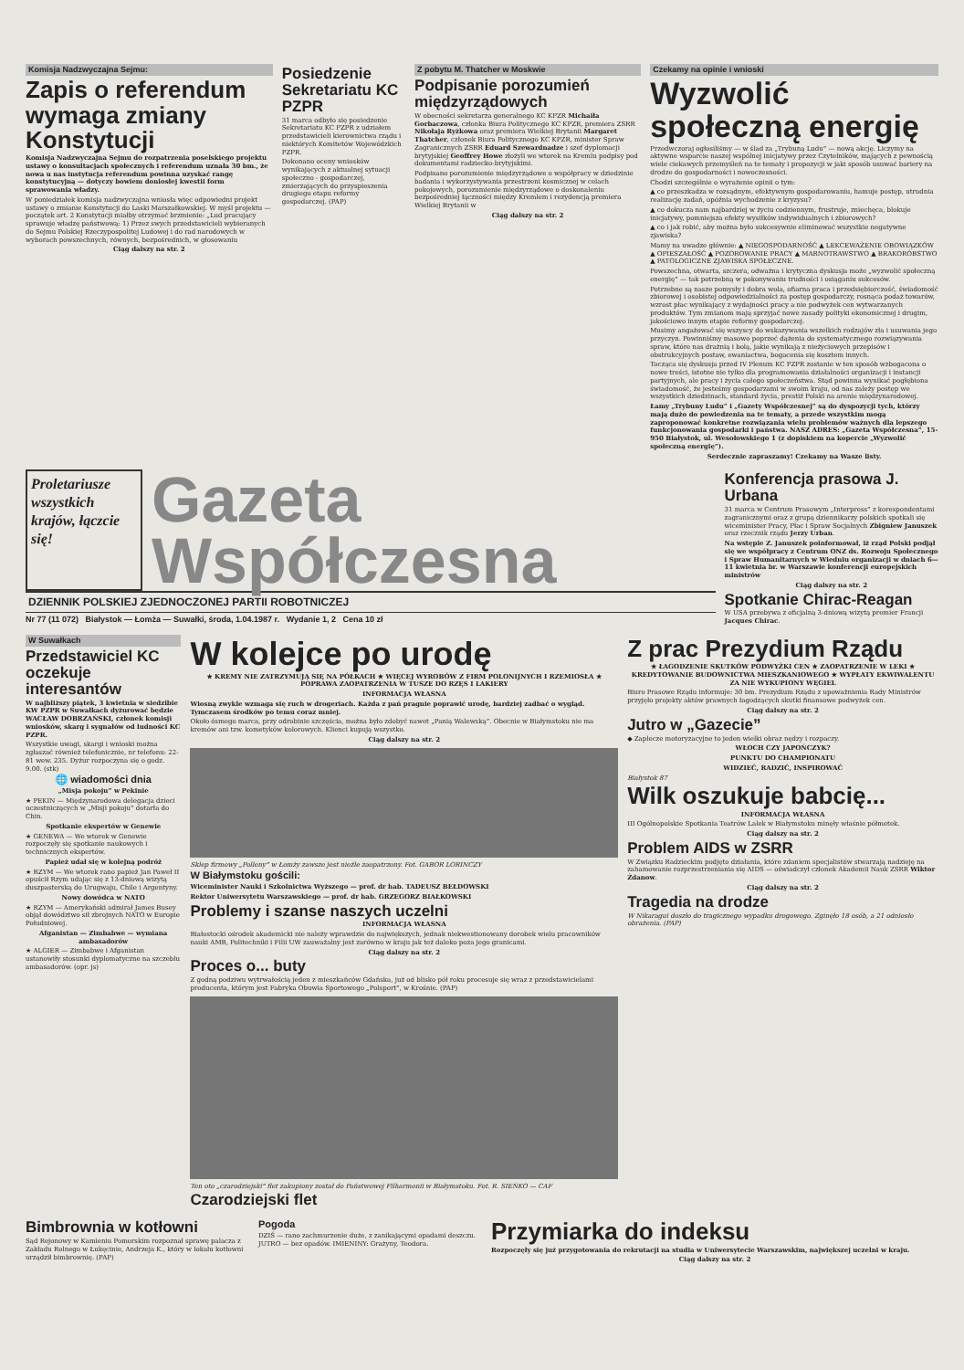Komisja Nadzwyczajna Sejmu:
Zapis o referendum wymaga zmiany Konstytucji
Komisja Nadzwyczajna Sejmu do rozpatrzenia poselskiego projektu ustawy o konsultacjach społecznych i referendum uznała 30 bm., że nowa u nas instytucja referendum powinna uzyskać rangę konstytucyjną — dotyczy bowiem doniosłej kwestii form sprawowania władzy.
W poniedziałek komisja nadzwyczajna wniosła więc odpowiedni projekt ustawy o zmianie Konstytucji do Laski Marszałkowskiej. W myśl projektu — początek art. 2 Konstytucji miałby otrzymać brzmienie: „Lud pracujący sprawuje władzę państwową: 1) Przez swych przedstawicieli wybieranych do Sejmu Polskiej Rzeczypospolitej Ludowej i do rad narodowych w wyborach powszechnych, równych, bezpośrednich, w głosowaniu
Ciąg dalszy na str. 2
Posiedzenie Sekretariatu KC PZPR
31 marca odbyło się posiedzenie Sekretariatu KC PZPR z udziałem przedstawicieli kierownictwa rządu i niektórych Komitetów Wojewódzkich PZPR.
Dokonano oceny wniosków wynikających z aktualnej sytuacji społeczno - gospodarczej, zmierzających do przyspieszenia drugiego etapu reformy gospodarczej. (PAP)
Z pobytu M. Thatcher w Moskwie
Podpisanie porozumień międzyrządowych
W obecności sekretarza generalnego KC KPZR Michaiła Gorbaczowa, członka Biura Politycznego KC KPZR, premiera ZSRR Nikołaja Ryżkowa oraz premiera Wielkiej Brytanii Margaret Thatcher, członek Biura Politycznego KC KPZR, minister Spraw Zagranicznych ZSRR Eduard Szewardnadze i szef dyplomacji brytyjskiej Geoffrey Howe złożyli we wtorek na Kremlu podpisy pod dokumentami radziecko-brytyjskimi.
Podpisano porozumienie międzyrządowe o współpracy w dziedzinie badania i wykorzystywania przestrzeni kosmicznej w celach pokojowych, porozumienie międzyrządowe o doskonaleniu bezpośredniej łączności między Kremlem i rezydencją premiera Wielkiej Brytanii w
Ciąg dalszy na str. 2
Czekamy na opinie i wnioski
Wyzwolić społeczną energię
Przedwczoraj ogłosiliśmy — w ślad za „Trybuną Ludu” — nową akcję. Liczymy na aktywne wsparcie naszej wspólnej inicjatywy przez Czytelników, mających z pewnością wiele ciekawych przemyśleń na te tematy i propozycji w jaki sposób usuwać bariery na drodze do gospodarności i nowoczesności.
Chodzi szczególnie o wyrażenie opinii o tym:
▲ co przeszkadza w rozsądnym, efektywnym gospodarowaniu, hamuje postęp, utrudnia realizację zadań, opóźnia wychodzenie z kryzysu?
▲ co dokucza nam najbardziej w życiu codziennym, frustruje, zniechęca, blokuje inicjatywy, pomniejsza efekty wysiłków indywidualnych i zbiorowych?
▲ co i jak robić, aby można było sukcesywnie eliminować wszystkie negatywne zjawiska?
Mamy na uwadze głównie: ▲ NIEGOSPODARNOŚĆ ▲ LEKCEWAŻENIE OBOWIĄZKÓW ▲ OPIESZAŁOŚĆ ▲ POZOROWANIE PRACY ▲ MARNOTRAWSTWO ▲ BRAKORÓBSTWO ▲ PATOLOGICZNE ZJAWISKA SPOŁECZNE.
Powszechna, otwarta, szczera, odważna i krytyczna dyskusja może „wyzwolić społeczną energię” — tak potrzebną w pokonywaniu trudności i osiąganiu sukcesów.
Potrzebne są nasze pomysły i dobra wola, ofiarna praca i przedsiębiorczość, świadomość zbiorowej i osobistej odpowiedzialności za postęp gospodarczy, rosnąca podaż towarów, wzrost płac wynikający z wydajności pracy a nie podwyżek cen wytwarzanych produktów. Tym zmianom mają sprzyjać nowe zasady polityki ekonomicznej i drugim, jakościowo innym etapie reformy gospodarczej.
Musimy angażować się wszyscy do wskazywania wszelkich rodzajów zła i usuwania jego przyczyn. Powinniśmy masowo poprzeć dążenia do systematycznego rozwiązywania spraw, które nas drażnią i bolą, jakie wynikają z nieżyciowych przepisów i obstrukcyjnych postaw, ewaniactwa, bogacenia się kosztem innych.
Tocząca się dyskusja przed IV Plenum KC PZPR zostanie w ten sposób wzbogacona o nowe treści, istotne nie tylko dla programowania działalności organizacji i instancji partyjnych, ale pracy i życia całego społeczeństwa. Stąd powinna wynikać pogłębiona świadomość, że jesteśmy gospodarzami w swoim kraju, od nas zależy postęp we wszystkich dziedzinach, standard życia, prestiż Polski na arenie międzynarodowej.
Łamy „Trybuny Ludu” i „Gazety Współczesnej” są do dyspozycji tych, którzy mają dużo do powiedzenia na te tematy, a przede wszystkim mogą zaproponować konkretne rozwiązania wielu problemów ważnych dla lepszego funkcjonowania gospodarki i państwa. NASZ ADRES: „Gazeta Współczesna”, 15-950 Białystok, ul. Wesołowskiego 1 (z dopiskiem na kopercie „Wyzwolić społeczną energię”).
Serdecznie zapraszamy! Czekamy na Wasze listy.
Proletariusze wszystkich krajów, łączcie się!
Gazeta Współczesna
DZIENNIK POLSKIEJ ZJEDNOCZONEJ PARTII ROBOTNICZEJ
Nr 77 (11 072) Białystok — Łomża — Suwałki, środa, 1.04.1987 r. Wydanie 1, 2 Cena 10 zł
Konferencja prasowa J. Urbana
31 marca w Centrum Prasowym „Interpress” z korespondentami zagranicznymi oraz z grupą dziennikarzy polskich spotkali się wiceminister Pracy, Płac i Spraw Socjalnych Zbigniew Januszek oraz rzecznik rządu Jerzy Urban.
Na wstępie Z. Januszek poinformował, iż rząd Polski podjął się we współpracy z Centrum ONZ ds. Rozwoju Społecznego i Spraw Humanitarnych w Wiedniu organizacji w dniach 6—11 kwietnia br. w Warszawie konferencji europejskich ministrów
Ciąg dalszy na str. 2
Spotkanie Chirac-Reagan
W USA przebywa z oficjalną 3-dniową wizytą premier Francji Jacques Chirac.
W Suwałkach
Przedstawiciel KC oczekuje interesantów
W najbliższy piątek, 3 kwietnia w siedzibie KW PZPR w Suwałkach dyżurować będzie WACŁAW DOBRZAŃSKI, członek komisji wniosków, skarg i sygnałów od ludności KC PZPR.
Wszystkie uwagi, skargi i wnioski można zgłaszać również telefonicznie, nr telefonu: 22-81 wew. 235. Dyżur rozpoczyna się o godz. 9.00. (stk)
🌐 wiadomości dnia
„Misja pokoju” w Pekinie
★ PEKIN — Międzynarodowa delegacja dzieci uczestniczących w „Misji pokoju” dotarła do Chin.
Spotkanie ekspertów w Genewie
★ GENEWA — We wtorek w Genewie rozpoczęły się spotkanie naukowych i technicznych ekspertów.
Papież udał się w kolejną podróż
★ RZYM — We wtorek rano papież Jan Paweł II opuścił Rzym udając się z 13-dniową wizytą duszpasterską do Urugwaju, Chile i Argentyny.
Nowy dowódca w NATO
★ RZYM — Amerykański admirał James Busey objął dowództwo sił zbrojnych NATO w Europie Południowej.
Afganistan — Zimbabwe — wymiana ambasadorów
★ ALGIER — Zimbabwe i Afganistan ustanowiły stosunki dyplomatyczne na szczeblu ambasadorów. (opr. js)
W kolejce po urodę
★ KREMY NIE ZATRZYMUJĄ SIĘ NA PÓŁKACH ★ WIĘCEJ WYROBÓW Z FIRM POLONIJNYCH I RZEMIOSŁA ★ POPRAWA ZAOPATRZENIA W TUSZE DO RZĘS I LAKIERY
INFORMACJA WŁASNA
Wiosną zwykle wzmaga się ruch w drogeriach. Każda z pań pragnie poprawić urodę, bardziej zadbać o wygląd. Tymczasem środków po temu coraz mniej.
Około ósmego marca, przy odrobinie szczęścia, można było zdobyć nawet „Panią Walewską”. Obecnie w Białymstoku nie ma kremów ani tzw. kometyków kolorowych. Klienci kupują wszystko.
Ciąg dalszy na str. 2
Sklep firmowy „Polleny” w Łomży zawsze jest nieźle zaopatrzony. Fot. GABOR LORINCZY
W Białymstoku gościli:
Wiceminister Nauki i Szkolnictwa Wyższego — prof. dr hab. TADEUSZ BEŁDOWSKI
Rektor Uniwersytetu Warszawskiego — prof. dr hab. GRZEGORZ BIAŁKOWSKI
Problemy i szanse naszych uczelni
INFORMACJA WŁASNA
Białostocki ośrodek akademicki nie należy wprawdzie do największych, jednak niekwestionowany dorobek wielu pracowników nauki AMB, Politechniki i Filii UW zauważalny jest zarówno w kraju jak też daleko poza jego granicami.
Ciąg dalszy na str. 2
Proces o... buty
Z godną podziwu wytrwałością jeden z mieszkańców Gdańska, już od blisko pół roku procesuje się wraz z przedstawicielami producenta, którym jest Fabryka Obuwia Sportowego „Polsport”, w Krośnie. (PAP)
Ten oto „czarodziejski” flet zakupiony został do Państwowej Filharmonii w Białymstoku. Fot. R. SIEŃKO — CAF
Czarodziejski flet
Z prac Prezydium Rządu
★ ŁAGODZENIE SKUTKÓW PODWYŻKI CEN ★ ZAOPATRZENIE W LEKI ★ KREDYTOWANIE BUDOWNICTWA MIESZKANIOWEGO ★ WYPŁATY EKWIWALENTU ZA NIE WYKUPIONY WĘGIEL
Biuro Prasowe Rządu informuje: 30 bm. Prezydium Rządu z upoważnienia Rady Ministrów przyjęło projekty aktów prawnych łagodzących skutki finansowe podwyżek cen.
Ciąg dalszy na str. 2
Jutro w „Gazecie”
◆ Zaplecze motoryzacyjne to jeden wielki obraz nędzy i rozpaczy.
WŁOCH CZY JAPOŃCZYK?
PUNKTU DO CHAMPIONATU
WIDZIEĆ, RADZIĆ, INSPIROWAĆ
Białystok 87
Wilk oszukuje babcię...
INFORMACJA WŁASNA
III Ogólnopolskie Spotkania Teatrów Lalek w Białymstoku minęły właśnie półmetek.
Ciąg dalszy na str. 2
Problem AIDS w ZSRR
W Związku Radzieckim podjęto działania, które zdaniem specjalistów stwarzają nadzieję na zahamowanie rozprzestrzeniania się AIDS — oświadczył członek Akademii Nauk ZSRR Wiktor Żdanow.
Ciąg dalszy na str. 2
Tragedia na drodze
W Nikaragui doszło do tragicznego wypadku drogowego. Zginęło 18 osób, a 21 odniosło obrażenia. (PAP)
Bimbrownia w kotłowni
Sąd Rejonowy w Kamieniu Pomorskim rozpoznał sprawę palacza z Zakładu Rolnego w Łukęcinie, Andrzeja K., który w lokalu kotłowni urządził bimbrownię. (PAP)
Pogoda
DZIŚ — rano zachmurzenie duże, z zanikającymi opadami deszczu. JUTRO — bez opadów. IMIENINY: Grażyny, Teodora.
Przymiarka do indeksu
Rozpoczęły się już przygotowania do rekrutacji na studia w Uniwersytecie Warszawskim, największej uczelni w kraju.
Ciąg dalszy na str. 2